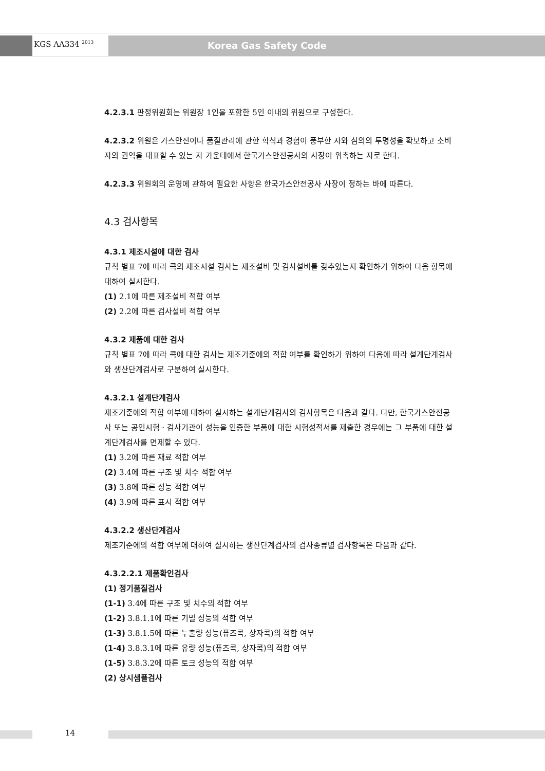KGS AA334 <sup>2013</sup> Korea Gas Safety Code
4.2.3.1 판정위원회는 위원장 1인을 포함한 5인 이내의 위원으로 구성한다.
4.2.3.2 위원은 가스안전이나 품질관리에 관한 학식과 경험이 풍부한 자와 심의의 투명성을 확보하고 소비자의 권익을 대표할 수 있는 자 가운데에서 한국가스안전공사의 사장이 위촉하는 자로 한다.
4.2.3.3 위원회의 운영에 관하여 필요한 사항은 한국가스안전공사 사장이 정하는 바에 따른다.
4.3 검사항목
4.3.1 제조시설에 대한 검사
규칙 별표 7에 따라 콕의 제조시설 검사는 제조설비 및 검사설비를 갖추었는지 확인하기 위하여 다음 항목에 대하여 실시한다.
(1) 2.1에 따른 제조설비 적합 여부
(2) 2.2에 따른 검사설비 적합 여부
4.3.2 제품에 대한 검사
규칙 별표 7에 따라 콕에 대한 검사는 제조기준에의 적합 여부를 확인하기 위하여 다음에 따라 설계단계검사와 생산단계검사로 구분하여 실시한다.
4.3.2.1 설계단계검사
제조기준에의 적합 여부에 대하여 실시하는 설계단계검사의 검사항목은 다음과 같다. 다만, 한국가스안전공사 또는 공인시험 · 검사기관이 성능을 인증한 부품에 대한 시험성적서를 제출한 경우에는 그 부품에 대한 설계단계검사를 면제할 수 있다.
(1) 3.2에 따른 재료 적합 여부
(2) 3.4에 따른 구조 및 치수 적합 여부
(3) 3.8에 따른 성능 적합 여부
(4) 3.9에 따른 표시 적합 여부
4.3.2.2 생산단계검사
제조기준에의 적합 여부에 대하여 실시하는 생산단계검사의 검사종류별 검사항목은 다음과 같다.
4.3.2.2.1 제품확인검사
(1) 정기품질검사
(1-1) 3.4에 따른 구조 및 치수의 적합 여부
(1-2) 3.8.1.1에 따른 기밀 성능의 적합 여부
(1-3) 3.8.1.5에 따른 누출량 성능(퓨즈콕, 상자콕)의 적합 여부
(1-4) 3.8.3.1에 따른 유량 성능(퓨즈콕, 상자콕)의 적합 여부
(1-5) 3.8.3.2에 따른 토크 성능의 적합 여부
(2) 상시샘플검사
14